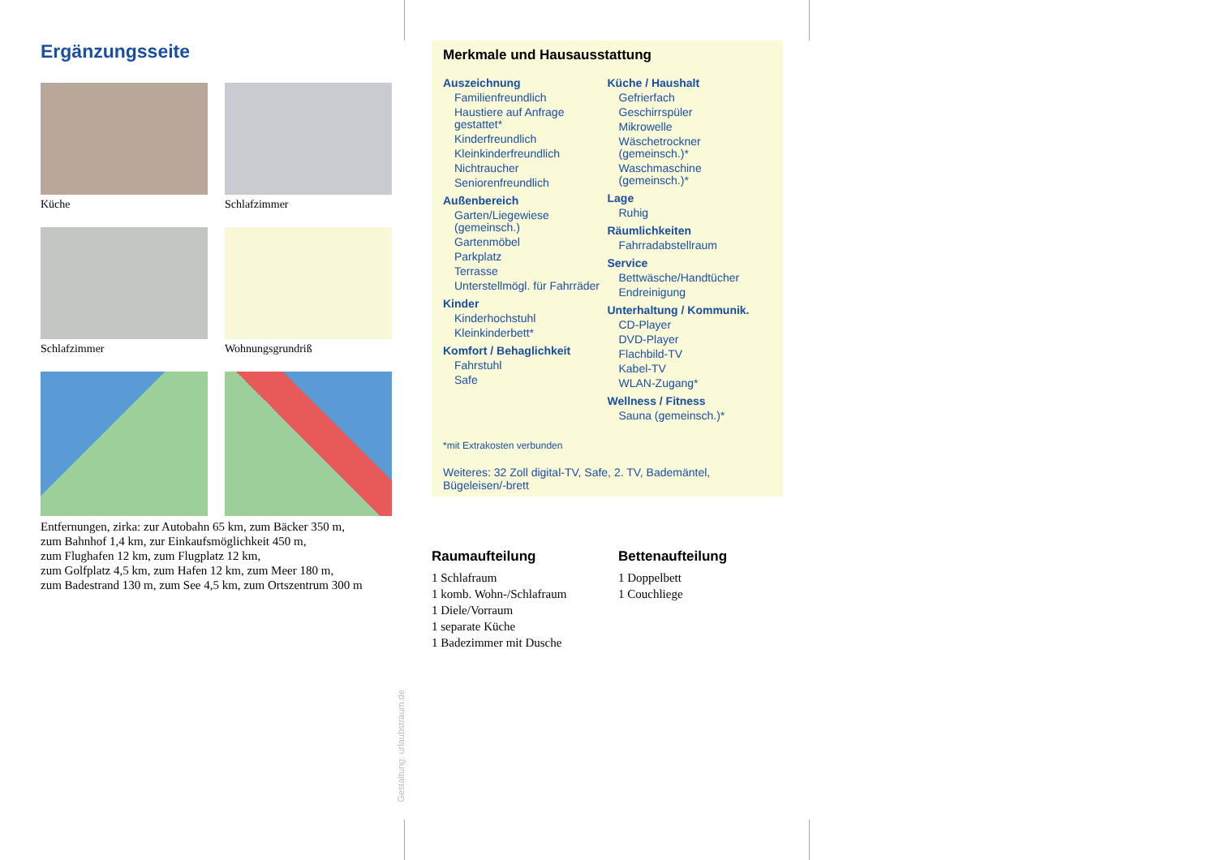Ergänzungsseite
Küche
Schlafzimmer
Schlafzimmer
Wohnungsgrundriß
Entfernungen, zirka: zur Autobahn 65 km, zum Bäcker 350 m,
zum Bahnhof 1,4 km, zur Einkaufsmöglichkeit 450 m,
zum Flughafen 12 km, zum Flugplatz 12 km,
zum Golfplatz 4,5 km, zum Hafen 12 km, zum Meer 180 m,
zum Badestrand 130 m, zum See 4,5 km, zum Ortszentrum 300 m
Merkmale und Hausausstattung
Auszeichnung
Familienfreundlich
Haustiere auf Anfrage gestattet*
Kinderfreundlich
Kleinkinderfreundlich
Nichtraucher
Seniorenfreundlich
Außenbereich
Garten/Liegewiese (gemeinsch.)
Gartenmöbel
Parkplatz
Terrasse
Unterstellmögl. für Fahrräder
Kinder
Kinderhochstuhl
Kleinkinderbett*
Komfort / Behaglichkeit
Fahrstuhl
Safe
Küche / Haushalt
Gefrierfach
Geschirrspüler
Mikrowelle
Wäschetrockner (gemeinsch.)*
Waschmaschine (gemeinsch.)*
Lage
Ruhig
Räumlichkeiten
Fahrradabstellraum
Service
Bettwäsche/Handtücher
Endreinigung
Unterhaltung / Kommunik.
CD-Player
DVD-Player
Flachbild-TV
Kabel-TV
WLAN-Zugang*
Wellness / Fitness
Sauna (gemeinsch.)*
*mit Extrakosten verbunden
Weiteres: 32 Zoll digital-TV, Safe, 2. TV, Bademäntel, Bügeleisen/-brett
Raumaufteilung
1 Schlafraum
1 komb. Wohn-/Schlafraum
1 Diele/Vorraum
1 separate Küche
1 Badezimmer mit Dusche
Bettenaufteilung
1 Doppelbett
1 Couchliege
Gestaltung: urlaubstraum.de